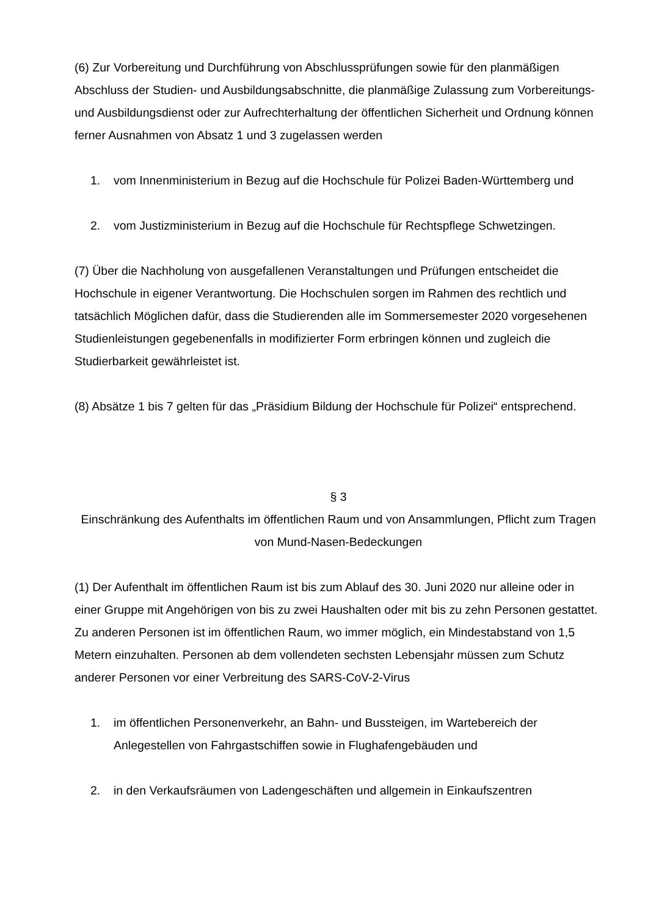(6) Zur Vorbereitung und Durchführung von Abschlussprüfungen sowie für den planmäßigen Abschluss der Studien- und Ausbildungsabschnitte, die planmäßige Zulassung zum Vorbereitungs- und Ausbildungsdienst oder zur Aufrechterhaltung der öffentlichen Sicherheit und Ordnung können ferner Ausnahmen von Absatz 1 und 3 zugelassen werden
1. vom Innenministerium in Bezug auf die Hochschule für Polizei Baden-Württemberg und
2. vom Justizministerium in Bezug auf die Hochschule für Rechtspflege Schwetzingen.
(7) Über die Nachholung von ausgefallenen Veranstaltungen und Prüfungen entscheidet die Hochschule in eigener Verantwortung. Die Hochschulen sorgen im Rahmen des rechtlich und tatsächlich Möglichen dafür, dass die Studierenden alle im Sommersemester 2020 vorgesehenen Studienleistungen gegebenenfalls in modifizierter Form erbringen können und zugleich die Studierbarkeit gewährleistet ist.
(8) Absätze 1 bis 7 gelten für das „Präsidium Bildung der Hochschule für Polizei“ entsprechend.
§ 3
Einschränkung des Aufenthalts im öffentlichen Raum und von Ansammlungen, Pflicht zum Tragen von Mund-Nasen-Bedeckungen
(1) Der Aufenthalt im öffentlichen Raum ist bis zum Ablauf des 30. Juni 2020 nur alleine oder in einer Gruppe mit Angehörigen von bis zu zwei Haushalten oder mit bis zu zehn Personen gestattet. Zu anderen Personen ist im öffentlichen Raum, wo immer möglich, ein Mindestabstand von 1,5 Metern einzuhalten. Personen ab dem vollendeten sechsten Lebensjahr müssen zum Schutz anderer Personen vor einer Verbreitung des SARS-CoV-2-Virus
1. im öffentlichen Personenverkehr, an Bahn- und Bussteigen, im Wartebereich der Anlegestellen von Fahrgastschiffen sowie in Flughafengebäuden und
2. in den Verkaufsräumen von Ladengeschäften und allgemein in Einkaufszentren